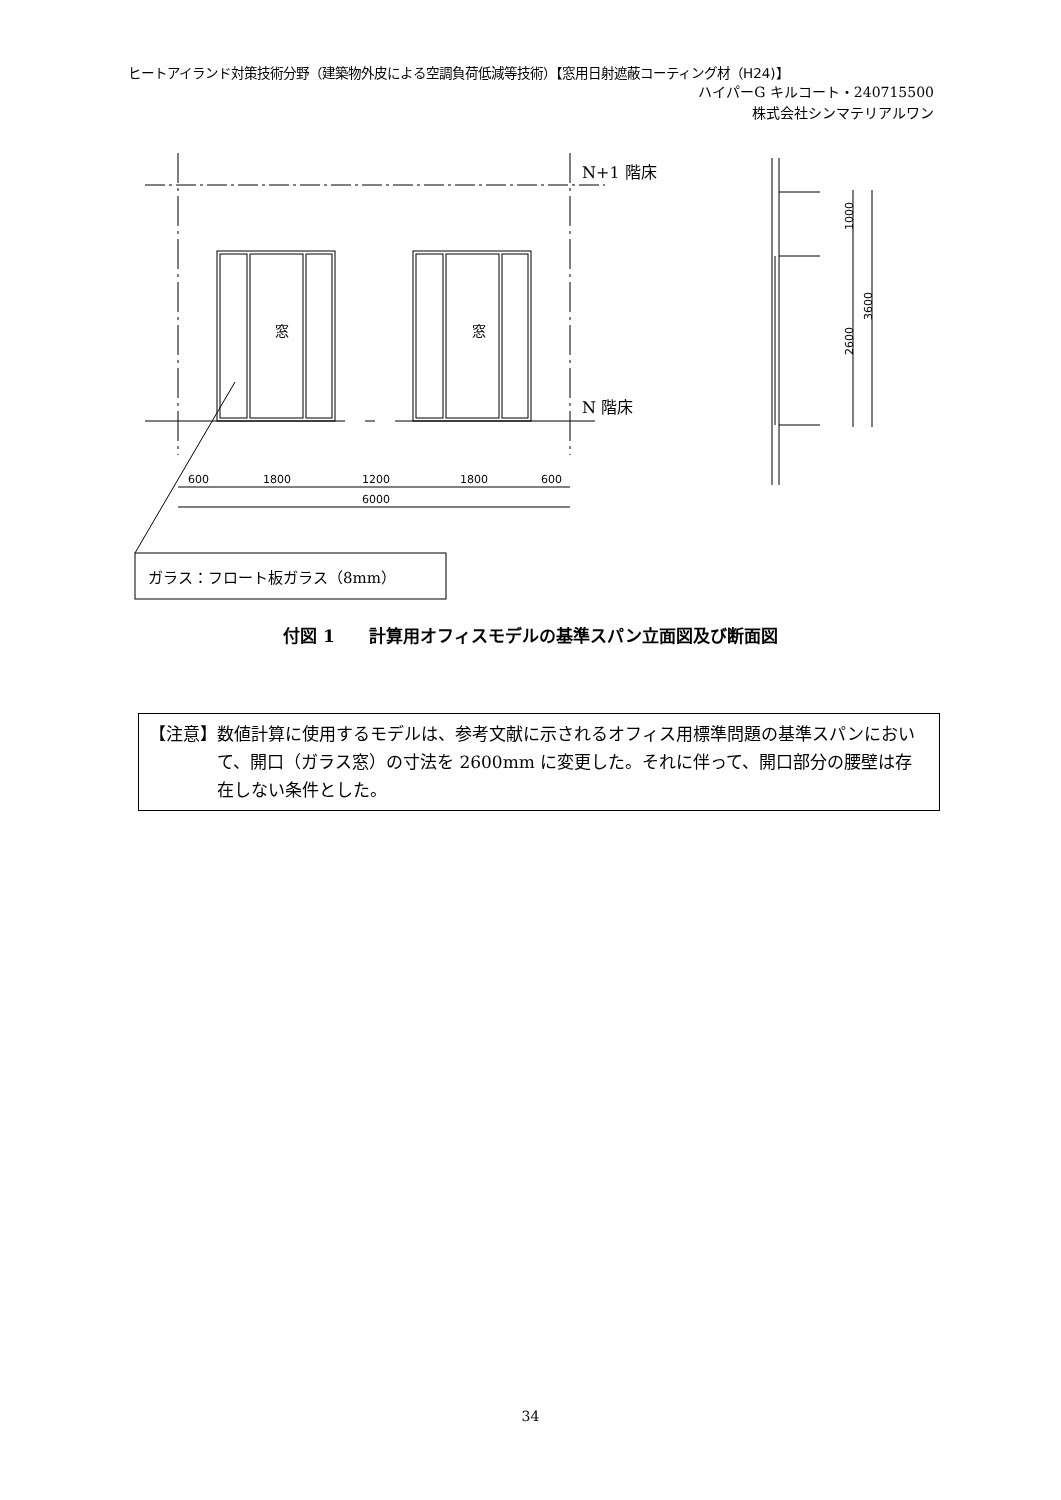ヒートアイランド対策技術分野（建築物外皮による空調負荷低減等技術）【窓用日射遮蔽コーティング材（H24)】
ハイパーG キルコート・240715500
株式会社シンマテリアルワン
窓
窓
N+1 階床
N 階床
600
1800
1200
1800
600
6000
1000
3600
2600
ガラス：フロート板ガラス（8mm）
付図 1　　計算用オフィスモデルの基準スパン立面図及び断面図
【注意】 数値計算に使用するモデルは、参考文献に示されるオフィス用標準問題の基準スパンにおいて、開口（ガラス窓）の寸法を 2600mm に変更した。それに伴って、開口部分の腰壁は存在しない条件とした。
34